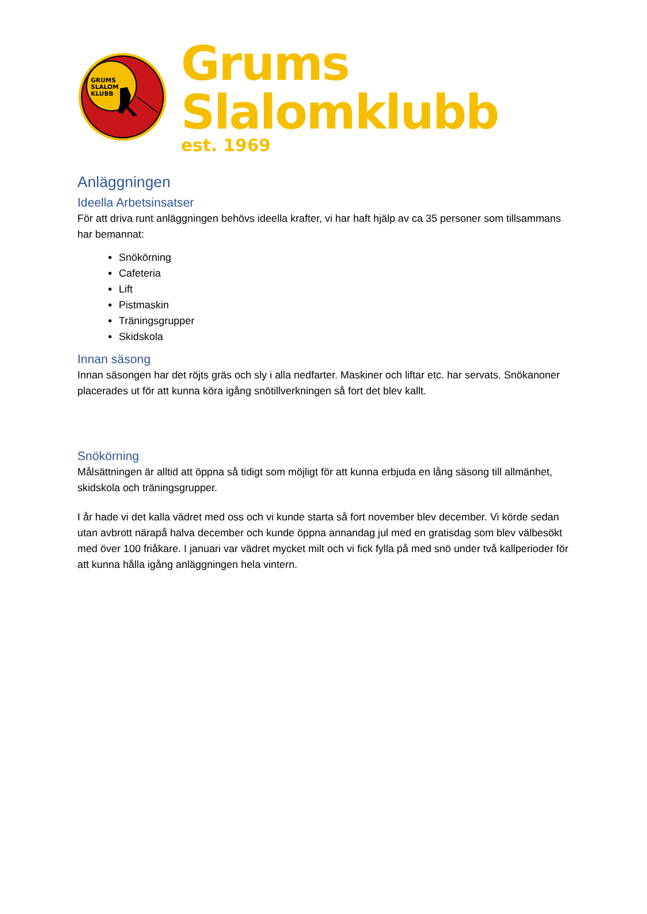GRUMS
SLALOM
KLUBB
Grums Slalomklubb
est. 1969
Anläggningen
Ideella Arbetsinsatser
För att driva runt anläggningen behövs ideella krafter, vi har haft hjälp av ca 35 personer som tillsammans har bemannat:
Snökörning
Cafeteria
Lift
Pistmaskin
Träningsgrupper
Skidskola
Innan säsong
Innan säsongen har det röjts gräs och sly i alla nedfarter. Maskiner och liftar etc. har servats. Snökanoner placerades ut för att kunna köra igång snötillverkningen så fort det blev kallt.
Snökörning
Målsättningen är alltid att öppna så tidigt som möjligt för att kunna erbjuda en lång säsong till allmänhet, skidskola och träningsgrupper.
I år hade vi det kalla vädret med oss och vi kunde starta så fort november blev december. Vi körde sedan utan avbrott närapå halva december och kunde öppna annandag jul med en gratisdag som blev välbesökt med över 100 friåkare. I januari var vädret mycket milt och vi fick fylla på med snö under två kallperioder för att kunna hålla igång anläggningen hela vintern.